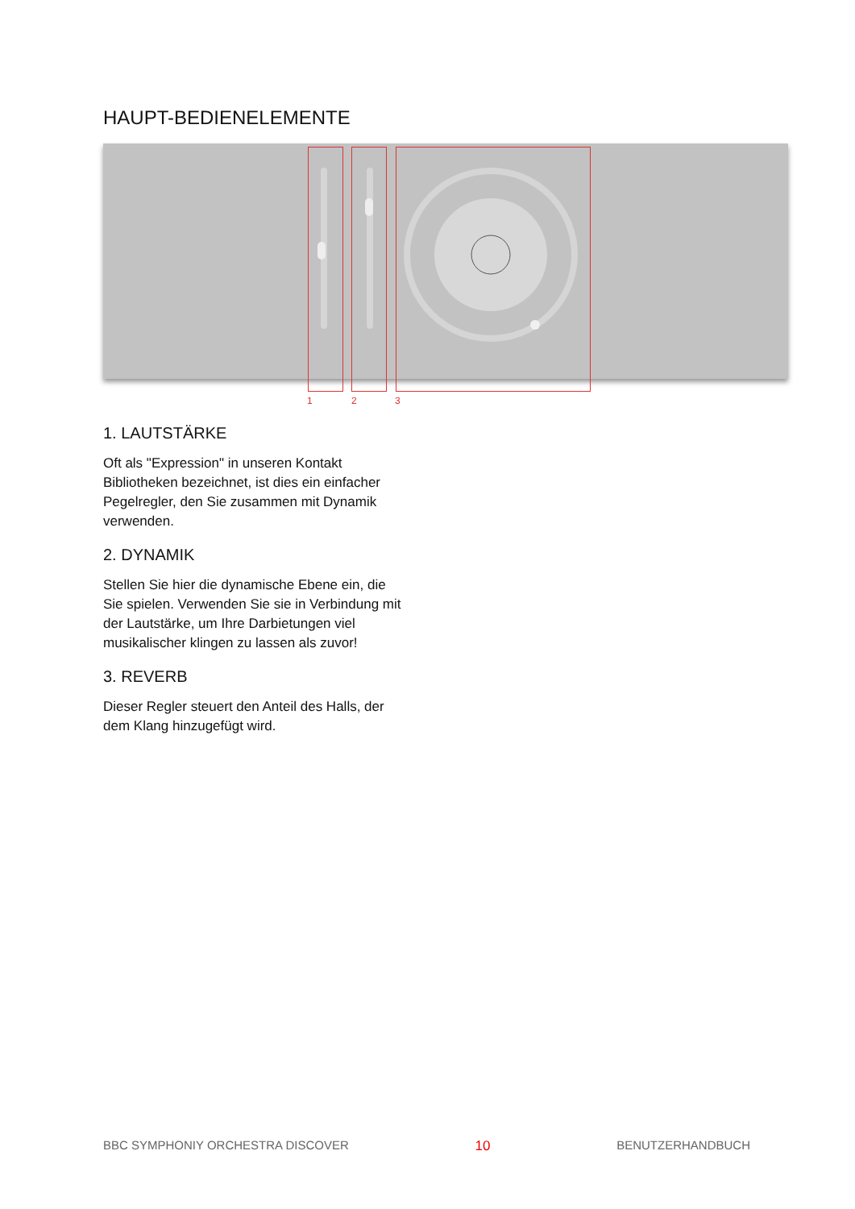HAUPT-BEDIENELEMENTE
1 2 3
1. LAUTSTÄRKE
Oft als "Expression" in unseren Kontakt Bibliotheken bezeichnet, ist dies ein einfacher Pegelregler, den Sie zusammen mit Dynamik verwenden.
2. DYNAMIK
Stellen Sie hier die dynamische Ebene ein, die Sie spielen. Verwenden Sie sie in Verbindung mit der Lautstärke, um Ihre Darbietungen viel musikalischer klingen zu lassen als zuvor!
3. REVERB
Dieser Regler steuert den Anteil des Halls, der dem Klang hinzugefügt wird.
BBC SYMPHONIY ORCHESTRA DISCOVER 10 BENUTZERHANDBUCH